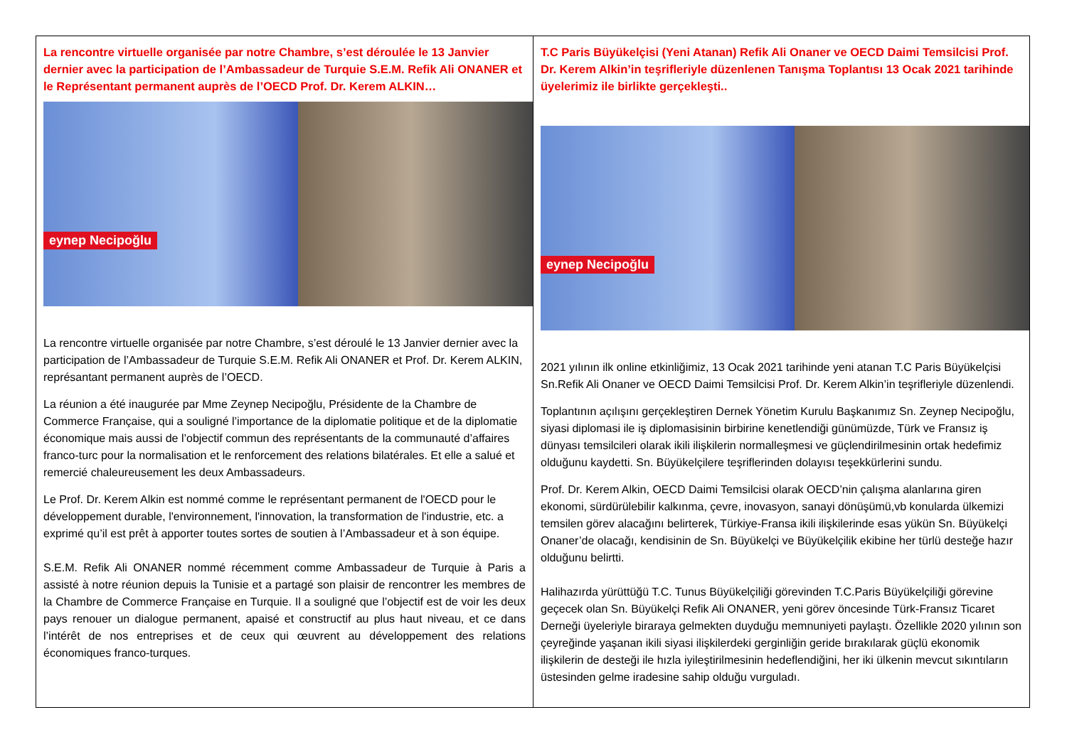La rencontre virtuelle organisée par notre Chambre, s’est déroulée le 13 Janvier dernier avec la participation de l’Ambassadeur de Turquie S.E.M. Refik Ali ONANER et le Représentant permanent auprès de l’OECD Prof. Dr. Kerem ALKIN…
eynep Necipoğlu
La rencontre virtuelle organisée par notre Chambre, s’est déroulé le 13 Janvier dernier avec la participation de l’Ambassadeur de Turquie S.E.M. Refik Ali ONANER et Prof. Dr. Kerem ALKIN, représantant permanent auprès de l’OECD.
La réunion a été inaugurée par Mme Zeynep Necipoğlu, Présidente de la Chambre de Commerce Française, qui a souligné l’importance de la diplomatie politique et de la diplomatie économique mais aussi de l’objectif commun des représentants de la communauté d’affaires franco-turc pour la normalisation et le renforcement des relations bilatérales. Et elle a salué et remercié chaleureusement les deux Ambassadeurs.
Le Prof. Dr. Kerem Alkin est nommé comme le représentant permanent de l'OECD pour le développement durable, l'environnement, l'innovation, la transformation de l'industrie, etc. a exprimé qu’il est prêt à apporter toutes sortes de soutien à l’Ambassadeur et à son équipe.
S.E.M. Refik Ali ONANER nommé récemment comme Ambassadeur de Turquie à Paris a assisté à notre réunion depuis la Tunisie et a partagé son plaisir de rencontrer les membres de la Chambre de Commerce Française en Turquie. Il a souligné que l’objectif est de voir les deux pays renouer un dialogue permanent, apaisé et constructif au plus haut niveau, et ce dans l’intérêt de nos entreprises et de ceux qui œuvrent au développement des relations économiques franco-turques.
T.C Paris Büyükelçisi (Yeni Atanan) Refik Ali Onaner ve OECD Daimi Temsilcisi Prof. Dr. Kerem Alkin’in teşrifleriyle düzenlenen Tanışma Toplantısı 13 Ocak 2021 tarihinde üyelerimiz ile birlikte gerçekleşti..
eynep Necipoğlu
2021 yılının ilk online etkinliğimiz, 13 Ocak 2021 tarihinde yeni atanan T.C Paris Büyükelçisi Sn.Refik Ali Onaner ve OECD Daimi Temsilcisi Prof. Dr. Kerem Alkin’in teşrifleriyle düzenlendi.
Toplantının açılışını gerçekleştiren Dernek Yönetim Kurulu Başkanımız Sn. Zeynep Necipoğlu, siyasi diplomasi ile iş diplomasisinin birbirine kenetlendiği günümüzde, Türk ve Fransız iş dünyası temsilcileri olarak ikili ilişkilerin normalleşmesi ve güçlendirilmesinin ortak hedefimiz olduğunu kaydetti. Sn. Büyükelçilere teşriflerinden dolayısı teşekkürlerini sundu.
Prof. Dr. Kerem Alkin, OECD Daimi Temsilcisi olarak OECD’nin çalışma alanlarına giren ekonomi, sürdürülebilir kalkınma, çevre, inovasyon, sanayi dönüşümü,vb konularda ülkemizi temsilen görev alacağını belirterek, Türkiye-Fransa ikili ilişkilerinde esas yükün Sn. Büyükelçi Onaner’de olacağı, kendisinin de Sn. Büyükelçi ve Büyükelçilik ekibine her türlü desteğe hazır olduğunu belirtti.
Halihazırda yürüttüğü T.C. Tunus Büyükelçiliği görevinden T.C.Paris Büyükelçiliği görevine geçecek olan Sn. Büyükelçi Refik Ali ONANER, yeni görev öncesinde Türk-Fransız Ticaret Derneği üyeleriyle biraraya gelmekten duyduğu memnuniyeti paylaştı. Özellikle 2020 yılının son çeyreğinde yaşanan ikili siyasi ilişkilerdeki gerginliğin geride bırakılarak güçlü ekonomik ilişkilerin de desteği ile hızla iyileştirilmesinin hedeflendiğini, her iki ülkenin mevcut sıkıntıların üstesinden gelme iradesine sahip olduğu vurguladı.